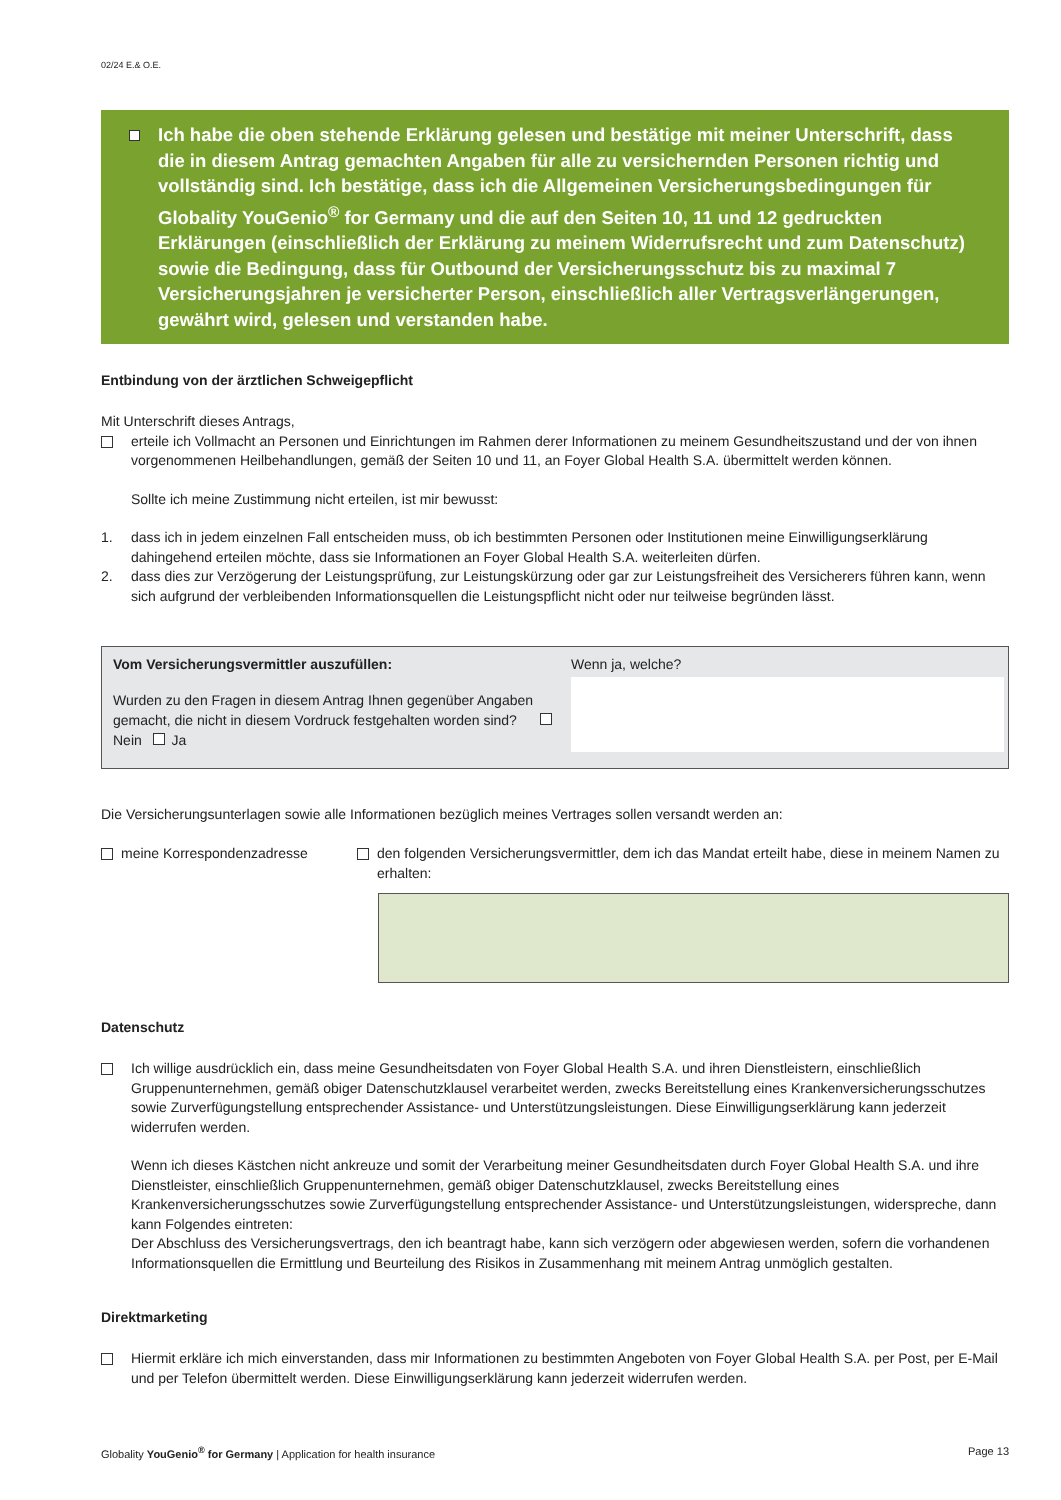02/24 E.& O.E.
Ich habe die oben stehende Erklärung gelesen und bestätige mit meiner Unterschrift, dass die in diesem Antrag gemachten Angaben für alle zu versichernden Personen richtig und vollständig sind. Ich bestätige, dass ich die Allgemeinen Versicherungsbedingungen für Globality YouGenio<sup>®</sup> for Germany und die auf den Seiten 10, 11 und 12 gedruckten Erklärungen (einschließlich der Erklärung zu meinem Widerrufsrecht und zum Datenschutz) sowie die Bedingung, dass für Outbound der Versicherungsschutz bis zu maximal 7 Versicherungsjahren je versicherter Person, einschließlich aller Vertragsverlängerungen, gewährt wird, gelesen und verstanden habe.
Entbindung von der ärztlichen Schweigepflicht
Mit Unterschrift dieses Antrags,
erteile ich Vollmacht an Personen und Einrichtungen im Rahmen derer Informationen zu meinem Gesundheitszustand und der von ihnen vorgenommenen Heilbehandlungen, gemäß der Seiten 10 und 11, an Foyer Global Health S.A. übermittelt werden können.
Sollte ich meine Zustimmung nicht erteilen, ist mir bewusst:
1. dass ich in jedem einzelnen Fall entscheiden muss, ob ich bestimmten Personen oder Institutionen meine Einwilligungserklärung dahingehend erteilen möchte, dass sie Informationen an Foyer Global Health S.A. weiterleiten dürfen.
2. dass dies zur Verzögerung der Leistungsprüfung, zur Leistungskürzung oder gar zur Leistungsfreiheit des Versicherers führen kann, wenn sich aufgrund der verbleibenden Informationsquellen die Leistungspflicht nicht oder nur teilweise begründen lässt.
Vom Versicherungsvermittler auszufüllen:
Wurden zu den Fragen in diesem Antrag Ihnen gegenüber Angaben gemacht, die nicht in diesem Vordruck festgehalten worden sind? Nein Ja
Wenn ja, welche?
Die Versicherungsunterlagen sowie alle Informationen bezüglich meines Vertrages sollen versandt werden an:
meine Korrespondenzadresse den folgenden Versicherungsvermittler, dem ich das Mandat erteilt habe, diese in meinem Namen zu erhalten:
Datenschutz
Ich willige ausdrücklich ein, dass meine Gesundheitsdaten von Foyer Global Health S.A. und ihren Dienstleistern, einschließlich Gruppenunternehmen, gemäß obiger Datenschutzklausel verarbeitet werden, zwecks Bereitstellung eines Krankenversicherungsschutzes sowie Zurverfügungstellung entsprechender Assistance- und Unterstützungsleistungen. Diese Einwilligungserklärung kann jederzeit widerrufen werden.
Wenn ich dieses Kästchen nicht ankreuze und somit der Verarbeitung meiner Gesundheitsdaten durch Foyer Global Health S.A. und ihre Dienstleister, einschließlich Gruppenunternehmen, gemäß obiger Datenschutzklausel, zwecks Bereitstellung eines Krankenversicherungsschutzes sowie Zurverfügungstellung entsprechender Assistance- und Unterstützungsleistungen, widerspreche, dann kann Folgendes eintreten:
Der Abschluss des Versicherungsvertrags, den ich beantragt habe, kann sich verzögern oder abgewiesen werden, sofern die vorhandenen Informationsquellen die Ermittlung und Beurteilung des Risikos in Zusammenhang mit meinem Antrag unmöglich gestalten.
Direktmarketing
Hiermit erkläre ich mich einverstanden, dass mir Informationen zu bestimmten Angeboten von Foyer Global Health S.A. per Post, per E-Mail und per Telefon übermittelt werden. Diese Einwilligungserklärung kann jederzeit widerrufen werden.
Globality YouGenio<sup>®</sup> for Germany | Application for health insurance Page 13